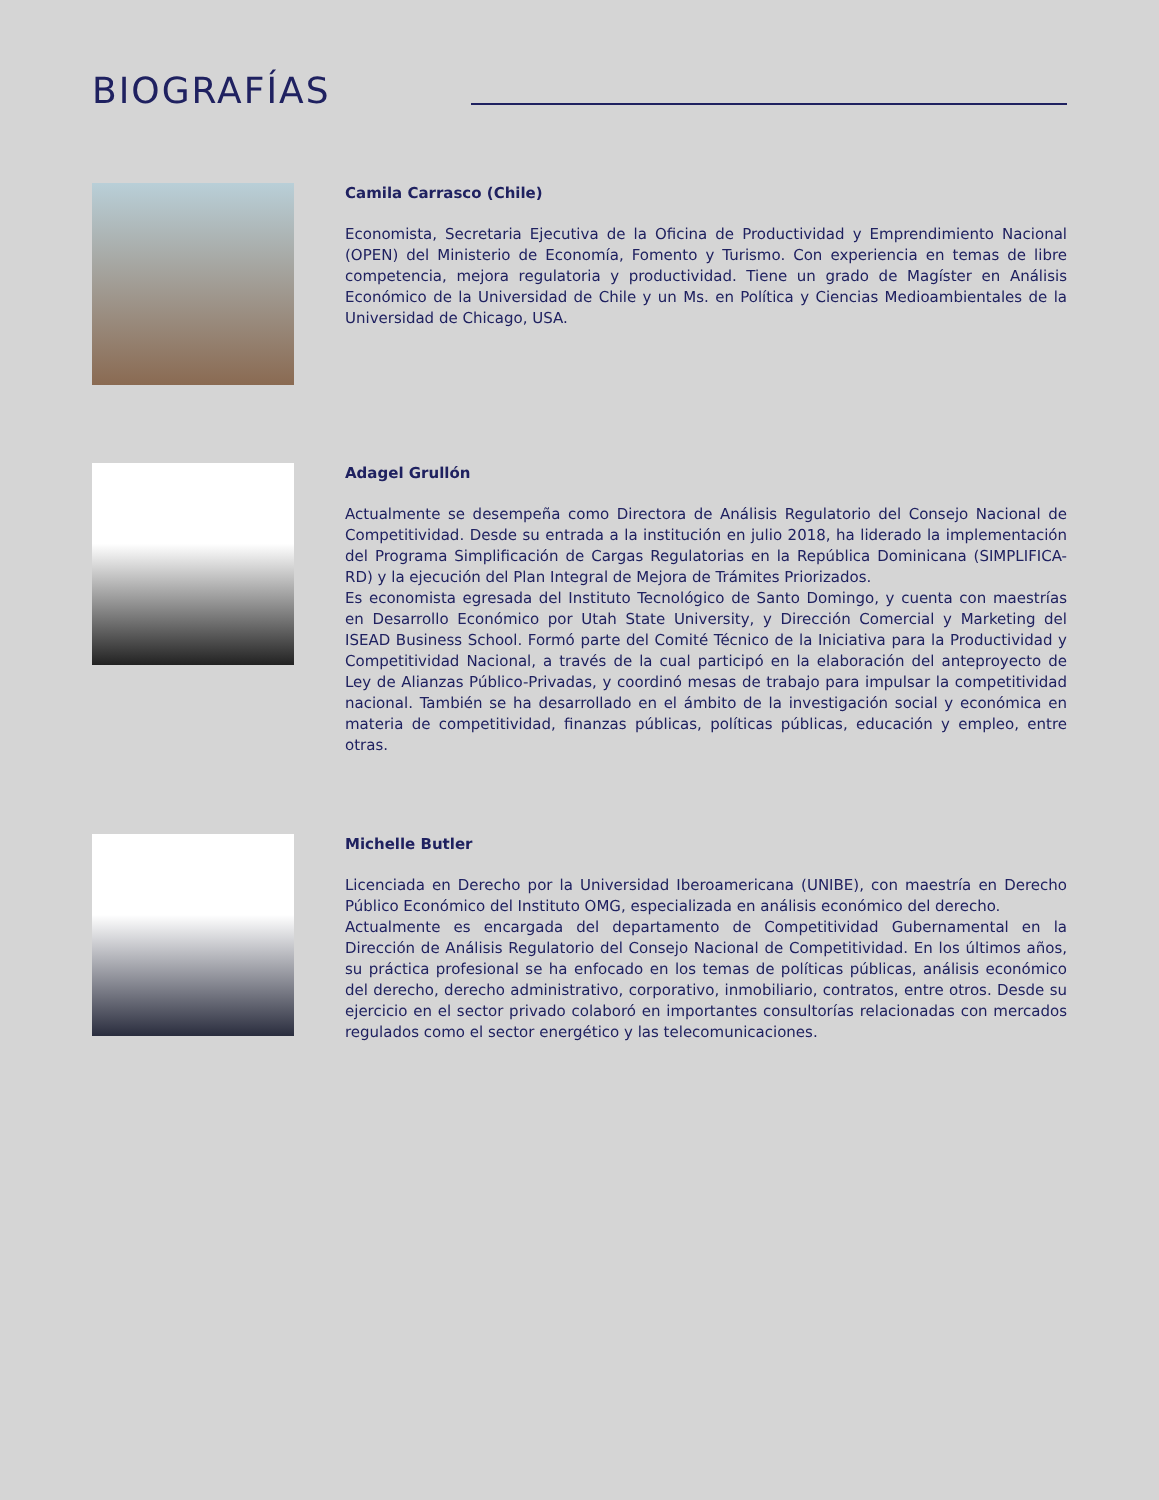BIOGRAFÍAS
Camila Carrasco (Chile)
Economista, Secretaria Ejecutiva de la Oficina de Productividad y Emprendimiento Nacional (OPEN) del Ministerio de Economía, Fomento y Turismo. Con experiencia en temas de libre competencia, mejora regulatoria y productividad. Tiene un grado de Magíster en Análisis Económico de la Universidad de Chile y un Ms. en Política y Ciencias Medioambientales de la Universidad de Chicago, USA.
Adagel Grullón
Actualmente se desempeña como Directora de Análisis Regulatorio del Consejo Nacional de Competitividad. Desde su entrada a la institución en julio 2018, ha liderado la implementación del Programa Simplificación de Cargas Regulatorias en la República Dominicana (SIMPLIFICA-RD) y la ejecución del Plan Integral de Mejora de Trámites Priorizados.
Es economista egresada del Instituto Tecnológico de Santo Domingo, y cuenta con maestrías en Desarrollo Económico por Utah State University, y Dirección Comercial y Marketing del ISEAD Business School. Formó parte del Comité Técnico de la Iniciativa para la Productividad y Competitividad Nacional, a través de la cual participó en la elaboración del anteproyecto de Ley de Alianzas Público-Privadas, y coordinó mesas de trabajo para impulsar la competitividad nacional. También se ha desarrollado en el ámbito de la investigación social y económica en materia de competitividad, finanzas públicas, políticas públicas, educación y empleo, entre otras.
Michelle Butler
Licenciada en Derecho por la Universidad Iberoamericana (UNIBE), con maestría en Derecho Público Económico del Instituto OMG, especializada en análisis económico del derecho.
Actualmente es encargada del departamento de Competitividad Gubernamental en la Dirección de Análisis Regulatorio del Consejo Nacional de Competitividad. En los últimos años, su práctica profesional se ha enfocado en los temas de políticas públicas, análisis económico del derecho, derecho administrativo, corporativo, inmobiliario, contratos, entre otros. Desde su ejercicio en el sector privado colaboró en importantes consultorías relacionadas con mercados regulados como el sector energético y las telecomunicaciones.